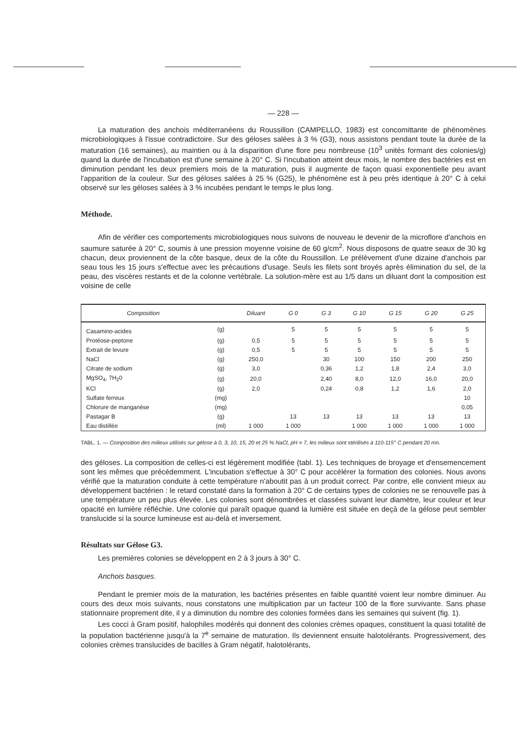— 228 —
La maturation des anchois méditerranéens du Roussillon (CAMPELLO, 1983) est concomittante de phénomènes microbiologiques à l'issue contradictoire. Sur des géloses salées à 3 % (G3), nous assistons pendant toute la durée de la maturation (16 semaines), au maintien ou à la disparition d'une flore peu nombreuse (10<sup>3</sup> unités formant des colonies/g) quand la durée de l'incubation est d'une semaine à 20° C. Si l'incubation atteint deux mois, le nombre des bactéries est en diminution pendant les deux premiers mois de la maturation, puis il augmente de façon quasi exponentielle peu avant l'apparition de la couleur. Sur des géloses salées à 25 % (G25), le phénomène est à peu près identique à 20° C à celui observé sur les géloses salées à 3 % incubées pendant le temps le plus long.
Méthode.
Afin de vérifier ces comportements microbiologiques nous suivons de nouveau le devenir de la microflore d'anchois en saumure saturée à 20° C, soumis à une pression moyenne voisine de 60 g/cm<sup>2</sup>. Nous disposons de quatre seaux de 30 kg chacun, deux proviennent de la côte basque, deux de la côte du Roussillon. Le prélèvement d'une dizaine d'anchois par seau tous les 15 jours s'effectue avec les précautions d'usage. Seuls les filets sont broyés après élimination du sel, de la peau, des viscères restants et de la colonne vertébrale. La solution-mère est au 1/5 dans un diluant dont la composition est voisine de celle
| Composition | | Diluant | G 0 | G 3 | G 10 | G 15 | G 20 | G 25 |
| --- | --- | --- | --- | --- | --- | --- | --- | --- |
| Casamino-acides | (g) | | 5 | 5 | 5 | 5 | 5 | 5 |
| Protéose-peptone | (g) | 0,5 | 5 | 5 | 5 | 5 | 5 | 5 |
| Extrait de levure | (g) | 0,5 | 5 | 5 | 5 | 5 | 5 | 5 |
| NaCl | (g) | 250,0 | | 30 | 100 | 150 | 200 | 250 |
| Citrate de sodium | (g) | 3,0 | | 0,36 | 1,2 | 1,8 | 2,4 | 3,0 |
| MgSO<sub>4</sub>, 7H<sub>2</sub>0 | (g) | 20,0 | | 2,40 | 8,0 | 12,0 | 16,0 | 20,0 |
| KCl | (g) | 2,0 | | 0,24 | 0,8 | 1,2 | 1,6 | 2,0 |
| Sulfate ferreux | (mg) | | | | | | | 10 |
| Chlorure de manganèse | (mg) | | | | | | | 0,05 |
| Pastagar B | (g) | | 13 | 13 | 13 | 13 | 13 | 13 |
| Eau distillée | (ml) | 1 000 | 1 000 | | 1 000 | 1 000 | 1 000 | 1 000 |
TABL. 1. — Composition des milieux utilisés sur gélose à 0, 3, 10, 15, 20 et 25 % NaCl, pH = 7, les milieux sont stérilisés à 110-115° C pendant 20 mn.
des géloses. La composition de celles-ci est légèrement modifiée (tabl. 1). Les techniques de broyage et d'ensemencement sont les mêmes que précédemment. L'incubation s'effectue à 30° C pour accélérer la formation des colonies. Nous avons vérifié que la maturation conduite à cette température n'aboutit pas à un produit correct. Par contre, elle convient mieux au développement bactérien : le retard constaté dans la formation à 20° C de certains types de colonies ne se renouvelle pas à une température un peu plus élevée. Les colonies sont dénombrées et classées suivant leur diamètre, leur couleur et leur opacité en lumière réfléchie. Une colonie qui paraît opaque quand la lumière est située en deçà de la gélose peut sembler translucide si la source lumineuse est au-delà et inversement.
Résultats sur Gélose G3.
Les premières colonies se développent en 2 à 3 jours à 30° C.
Anchois basques.
Pendant le premier mois de la maturation, les bactéries présentes en faible quantité voient leur nombre diminuer. Au cours des deux mois suivants, nous constatons une multiplication par un facteur 100 de la flore survivante. Sans phase stationnaire proprement dite, il y a diminution du nombre des colonies formées dans les semaines qui suivent (fig. 1).
Les cocci à Gram positif, halophiles modérés qui donnent des colonies crèmes opaques, constituent la quasi totalité de la population bactérienne jusqu'à la 7<sup>e</sup> semaine de maturation. Ils deviennent ensuite halotolérants. Progressivement, des colonies crèmes translucides de bacilles à Gram négatif, halotolérants,